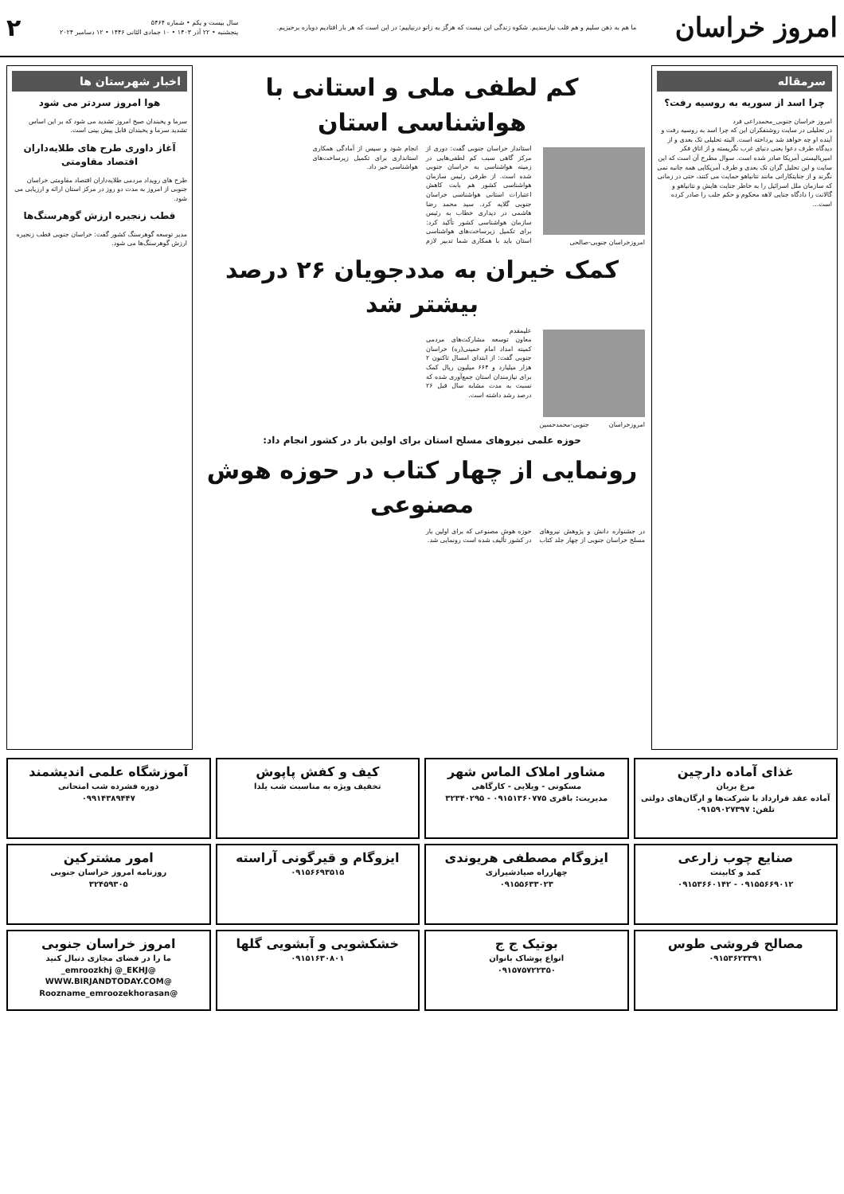امروز خراسان
ما هم به ذهن سلیم و هم قلب نیازمندیم. شکوه زندگی این نیست که هرگز به زانو درنیاییم؛ در این است که هر بار افتادیم دوباره برخیزیم.
سال بیست و یکم • شماره ۵۴۶۴
پنجشنبه • ۲۲ آذر ۱۴۰۳ • ۱۰ جمادی الثانی ۱۴۴۶ • ۱۲ دسامبر ۲۰۲۴
۲
سرمقاله
چرا اسد از سوریه به روسیه رفت؟
امروز خراسان جنوبی_محمدراعی فرد
در تحلیلی در سایت روشنفکران این که چرا اسد به روسیه رفت و آینده او چه خواهد شد پرداخته است. البته تحلیلی تک بعدی و از دیدگاه طرف دعوا یعنی دنیای غرب نگریسته و از اتاق فکر امپریالیستی آمریکا صادر شده است. سوال مطرح آن است که این سایت و این تحلیل گران تک بعدی و طرف آمریکایی همه جانبه نمی نگرند و از جنایتکارانی مانند نتانیاهو حمایت می کنند، حتی در زمانی که سازمان ملل اسرائیل را به خاطر جنایت هایش و نتانیاهو و گالانت را دادگاه جنایی لاهه محکوم و حکم جلب را صادر کرده است...
کم لطفی ملی و استانی با هواشناسی استان
امروزخراسان جنوبی-صالحی
استاندار خراسان جنوبی گفت: دوری از مرکز گاهی سبب کم لطفی‌هایی در زمینه هواشناسی به خراسان جنوبی شده است. از طرفی رئیس سازمان هواشناسی کشور هم بابت کاهش اعتبارات استانی هواشناسی خراسان جنوبی گلایه کرد. سید محمد رضا هاشمی در دیداری خطاب به رئیس سازمان هواشناسی کشور تأکید کرد: برای تکمیل زیرساخت‌های هواشناسی استان باید با همکاری شما تدبیر لازم انجام شود و سپس از آمادگی همکاری استانداری برای تکمیل زیرساخت‌های هواشناسی خبر داد.
کمک خیران به مددجویان ۲۶ درصد بیشتر شد
امروزخراسان جنوبی-محمدحسین علیمقدم
معاون توسعه مشارکت‌های مردمی کمیته امداد امام خمینی(ره) خراسان جنوبی گفت: از ابتدای امسال تاکنون ۲ هزار میلیارد و ۶۶۴ میلیون ریال کمک برای نیازمندان استان جمع‌آوری شده که نسبت به مدت مشابه سال قبل ۲۶ درصد رشد داشته است.
حوزه علمی نیروهای مسلح استان برای اولین بار در کشور انجام داد:
رونمایی از چهار کتاب در حوزه هوش مصنوعی
در جشنواره دانش و پژوهش نیروهای مسلح خراسان جنوبی از چهار جلد کتاب حوزه هوش مصنوعی که برای اولین بار در کشور تألیف شده است رونمایی شد.
اخبار شهرستان ها
هوا امروز سردتر می شود
سرما و یخبندان صبح امروز تشدید می شود که بر این اساس تشدید سرما و یخبندان قابل پیش بینی است.
آغاز داوری طرح های طلایه‌داران اقتصاد مقاومتی
طرح های رویداد مردمی طلایه‌داران اقتصاد مقاومتی خراسان جنوبی از امروز به مدت دو روز در مرکز استان ارائه و ارزیابی می شود.
قطب زنجیره ارزش گوهرسنگ‌ها
مدیر توسعه گوهرسنگ کشور گفت: خراسان جنوبی قطب زنجیره ارزش گوهرسنگ‌ها می شود.
غذای آماده دارچین
مرغ بریان
آماده عقد قرارداد با شرکت‌ها و ارگان‌های دولتی
تلفن: ۰۹۱۵۹۰۲۷۳۹۷
مشاور املاک الماس شهر
مسکونی - ویلایی - کارگاهی
مدیریت: باقری ۰۹۱۵۱۳۶۰۷۷۵ - ۳۲۳۴۰۲۹۵
کیف و کفش پاپوش
تخفیف ویژه به مناسبت شب یلدا
آموزشگاه علمی اندیشمند
دوره فشرده شب امتحانی
۰۹۹۱۴۳۸۹۴۴۷
صنایع چوب زارعی
کمد و کابینت
۰۹۱۵۵۶۶۹۰۱۲ - ۰۹۱۵۳۶۶۰۱۴۲
ایزوگام مصطفی هریوندی
چهارراه صیادشیرازی
۰۹۱۵۵۶۳۳۰۲۳
ایزوگام و قیرگونی آراسته
۰۹۱۵۶۶۹۳۵۱۵
امور مشترکین
روزنامه امروز خراسان جنوبی
۳۲۴۵۹۳۰۵
مصالح فروشی طوس
۰۹۱۵۳۶۲۳۳۹۱
بوتیک ج ج
انواع پوشاک بانوان
۰۹۱۵۷۵۷۲۲۳۵۰
خشکشویی و آبشویی گلها
۰۹۱۵۱۶۳۰۸۰۱
امروز خراسان جنوبی
ما را در فضای مجازی دنبال کنید
@emroozkhj @_EKHJ_
@WWW.BIRJANDTODAY.COM
@Roozname_emroozekhorasan